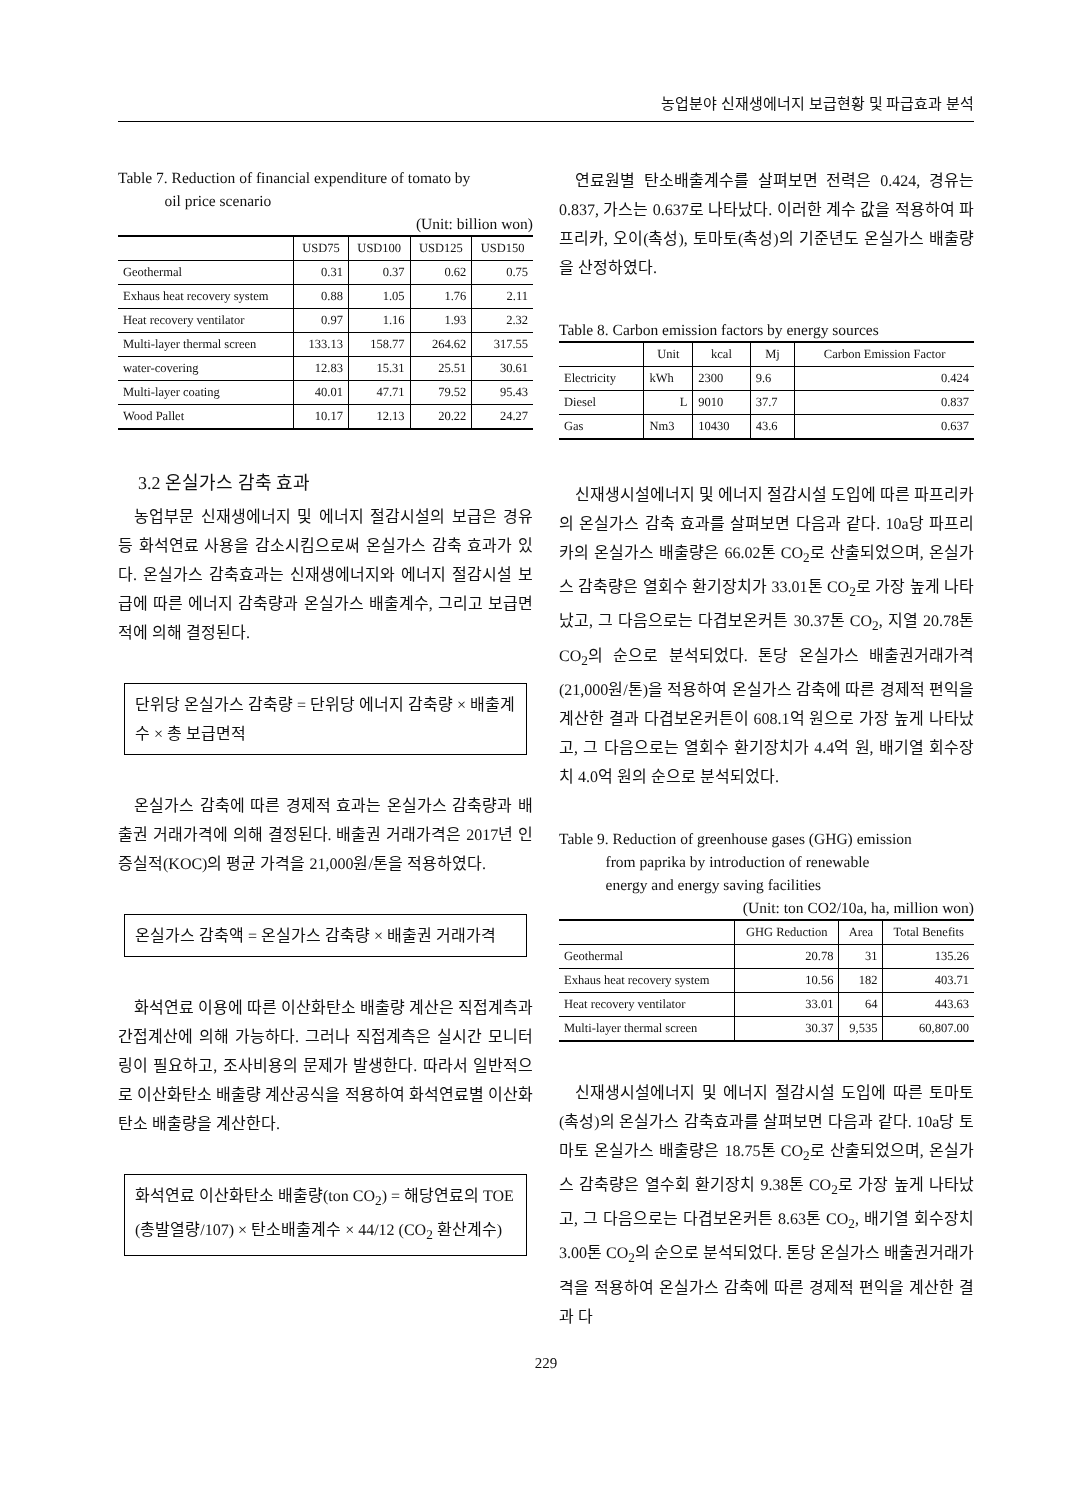농업분야 신재생에너지 보급현황 및 파급효과 분석
Table 7. Reduction of financial expenditure of tomato by
oil price scenario
(Unit: billion won)
| | USD75 | USD100 | USD125 | USD150 |
| --- | --- | --- | --- | --- |
| Geothermal | 0.31 | 0.37 | 0.62 | 0.75 |
| Exhaus heat recovery system | 0.88 | 1.05 | 1.76 | 2.11 |
| Heat recovery ventilator | 0.97 | 1.16 | 1.93 | 2.32 |
| Multi-layer thermal screen | 133.13 | 158.77 | 264.62 | 317.55 |
| water-covering | 12.83 | 15.31 | 25.51 | 30.61 |
| Multi-layer coating | 40.01 | 47.71 | 79.52 | 95.43 |
| Wood Pallet | 10.17 | 12.13 | 20.22 | 24.27 |
3.2 온실가스 감축 효과
농업부문 신재생에너지 및 에너지 절감시설의 보급은 경유 등 화석연료 사용을 감소시킴으로써 온실가스 감축 효과가 있다. 온실가스 감축효과는 신재생에너지와 에너지 절감시설 보급에 따른 에너지 감축량과 온실가스 배출계수, 그리고 보급면적에 의해 결정된다.
단위당 온실가스 감축량 = 단위당 에너지 감축량 × 배출계수 × 총 보급면적
온실가스 감축에 따른 경제적 효과는 온실가스 감축량과 배출권 거래가격에 의해 결정된다. 배출권 거래가격은 2017년 인증실적(KOC)의 평균 가격을 21,000원/톤을 적용하였다.
온실가스 감축액 = 온실가스 감축량 × 배출권 거래가격
화석연료 이용에 따른 이산화탄소 배출량 계산은 직접계측과 간접계산에 의해 가능하다. 그러나 직접계측은 실시간 모니터링이 필요하고, 조사비용의 문제가 발생한다. 따라서 일반적으로 이산화탄소 배출량 계산공식을 적용하여 화석연료별 이산화탄소 배출량을 계산한다.
화석연료 이산화탄소 배출량(ton CO<sub>2</sub>) = 해당연료의 TOE (총발열량/107) × 탄소배출계수 × 44/12 (CO<sub>2</sub> 환산계수)
연료원별 탄소배출계수를 살펴보면 전력은 0.424, 경유는 0.837, 가스는 0.637로 나타났다. 이러한 계수 값을 적용하여 파프리카, 오이(촉성), 토마토(촉성)의 기준년도 온실가스 배출량을 산정하였다.
Table 8. Carbon emission factors by energy sources
| | Unit | kcal | Mj | Carbon Emission Factor |
| --- | --- | --- | --- | --- |
| Electricity | kWh | 2300 | 9.6 | 0.424 |
| Diesel | L | 9010 | 37.7 | 0.837 |
| Gas | Nm3 | 10430 | 43.6 | 0.637 |
신재생시설에너지 및 에너지 절감시설 도입에 따른 파프리카의 온실가스 감축 효과를 살펴보면 다음과 같다. 10a당 파프리카의 온실가스 배출량은 66.02톤 CO<sub>2</sub>로 산출되었으며, 온실가스 감축량은 열회수 환기장치가 33.01톤 CO<sub>2</sub>로 가장 높게 나타났고, 그 다음으로는 다겹보온커튼 30.37톤 CO<sub>2</sub>, 지열 20.78톤 CO<sub>2</sub>의 순으로 분석되었다. 톤당 온실가스 배출권거래가격(21,000원/톤)을 적용하여 온실가스 감축에 따른 경제적 편익을 계산한 결과 다겹보온커튼이 608.1억 원으로 가장 높게 나타났고, 그 다음으로는 열회수 환기장치가 4.4억 원, 배기열 회수장치 4.0억 원의 순으로 분석되었다.
Table 9. Reduction of greenhouse gases (GHG) emission
from paprika by introduction of renewable
energy and energy saving facilities
(Unit: ton CO2/10a, ha, million won)
| | GHG Reduction | Area | Total Benefits |
| --- | --- | --- | --- |
| Geothermal | 20.78 | 31 | 135.26 |
| Exhaus heat recovery system | 10.56 | 182 | 403.71 |
| Heat recovery ventilator | 33.01 | 64 | 443.63 |
| Multi-layer thermal screen | 30.37 | 9,535 | 60,807.00 |
신재생시설에너지 및 에너지 절감시설 도입에 따른 토마토(촉성)의 온실가스 감축효과를 살펴보면 다음과 같다. 10a당 토마토 온실가스 배출량은 18.75톤 CO<sub>2</sub>로 산출되었으며, 온실가스 감축량은 열수회 환기장치 9.38톤 CO<sub>2</sub>로 가장 높게 나타났고, 그 다음으로는 다겹보온커튼 8.63톤 CO<sub>2</sub>, 배기열 회수장치 3.00톤 CO<sub>2</sub>의 순으로 분석되었다. 톤당 온실가스 배출권거래가격을 적용하여 온실가스 감축에 따른 경제적 편익을 계산한 결과 다
229